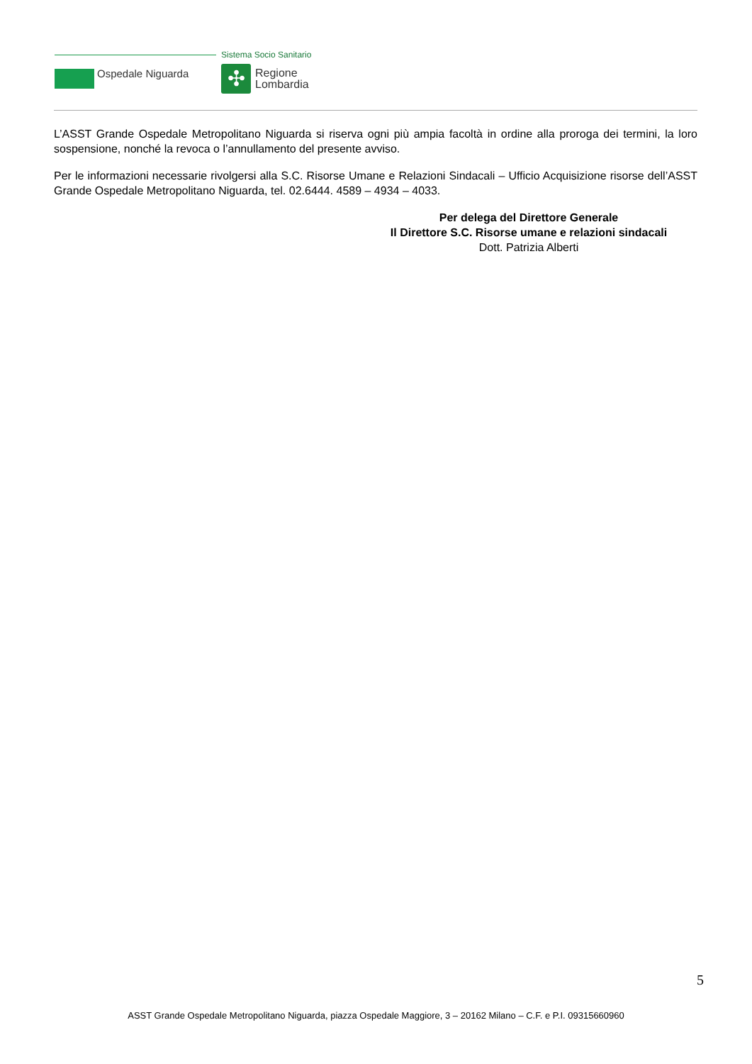Sistema Socio Sanitario
Ospedale Niguarda ✣
Regione
Lombardia
L’ASST Grande Ospedale Metropolitano Niguarda si riserva ogni più ampia facoltà in ordine alla proroga dei termini, la loro sospensione, nonché la revoca o l’annullamento del presente avviso.
Per le informazioni necessarie rivolgersi alla S.C. Risorse Umane e Relazioni Sindacali – Ufficio Acquisizione risorse dell’ASST Grande Ospedale Metropolitano Niguarda, tel. 02.6444. 4589 – 4934 – 4033.
Per delega del Direttore Generale
Il Direttore S.C. Risorse umane e relazioni sindacali
Dott. Patrizia Alberti
5
ASST Grande Ospedale Metropolitano Niguarda, piazza Ospedale Maggiore, 3 – 20162 Milano – C.F. e P.I. 09315660960